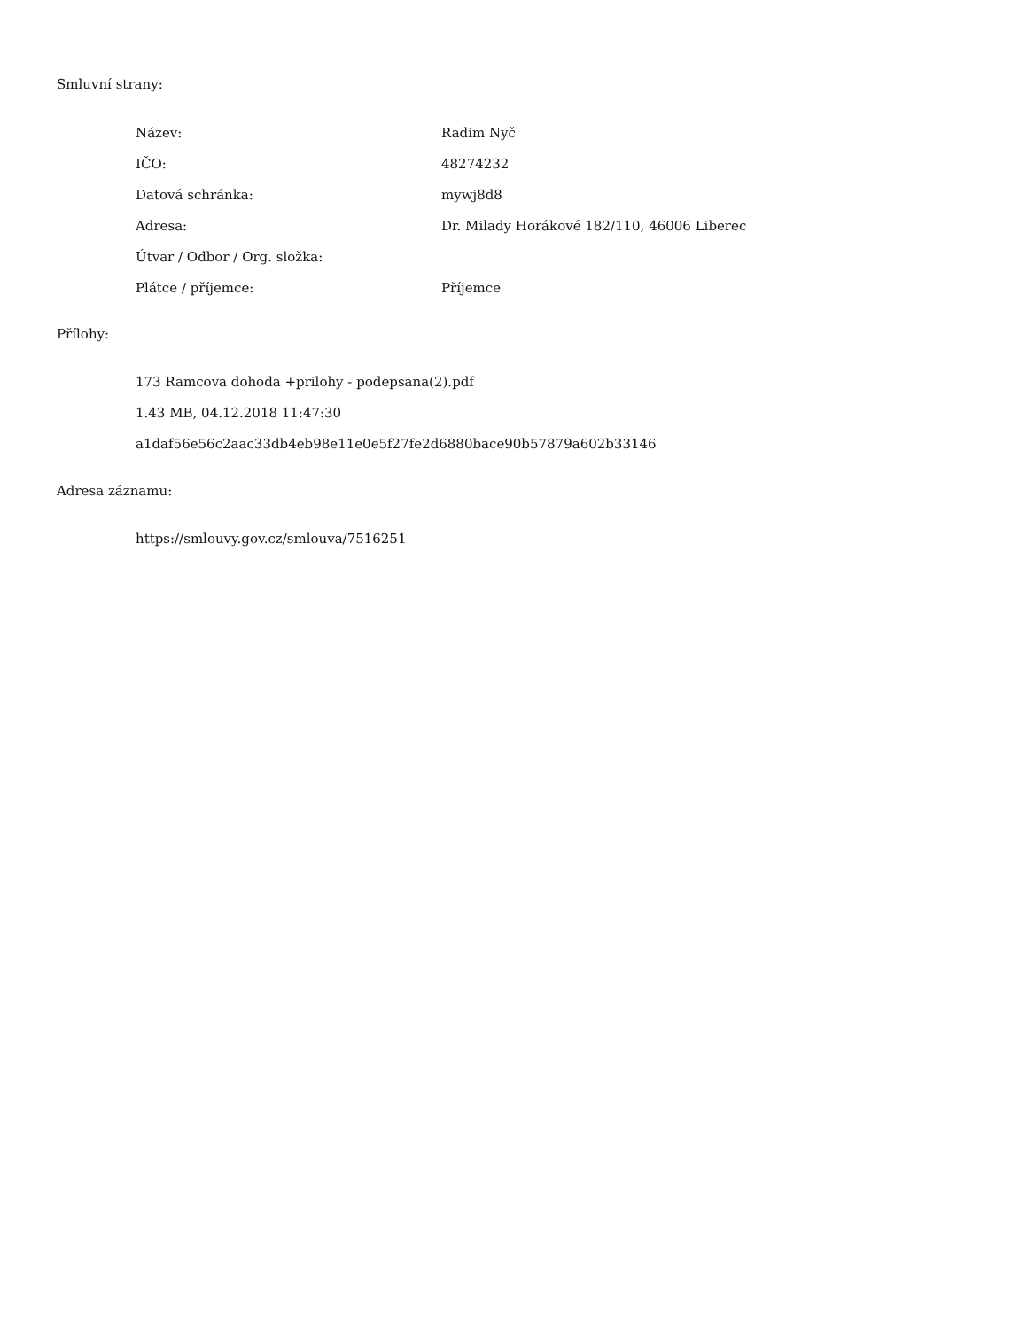Smluvní strany:
| Název: | Radim Nyč |
| IČO: | 48274232 |
| Datová schránka: | mywj8d8 |
| Adresa: | Dr. Milady Horákové 182/110, 46006 Liberec |
| Útvar / Odbor / Org. složka: | |
| Plátce / příjemce: | Příjemce |
Přílohy:
173 Ramcova dohoda +prilohy - podepsana(2).pdf
1.43 MB, 04.12.2018 11:47:30
a1daf56e56c2aac33db4eb98e11e0e5f27fe2d6880bace90b57879a602b33146
Adresa záznamu:
https://smlouvy.gov.cz/smlouva/7516251